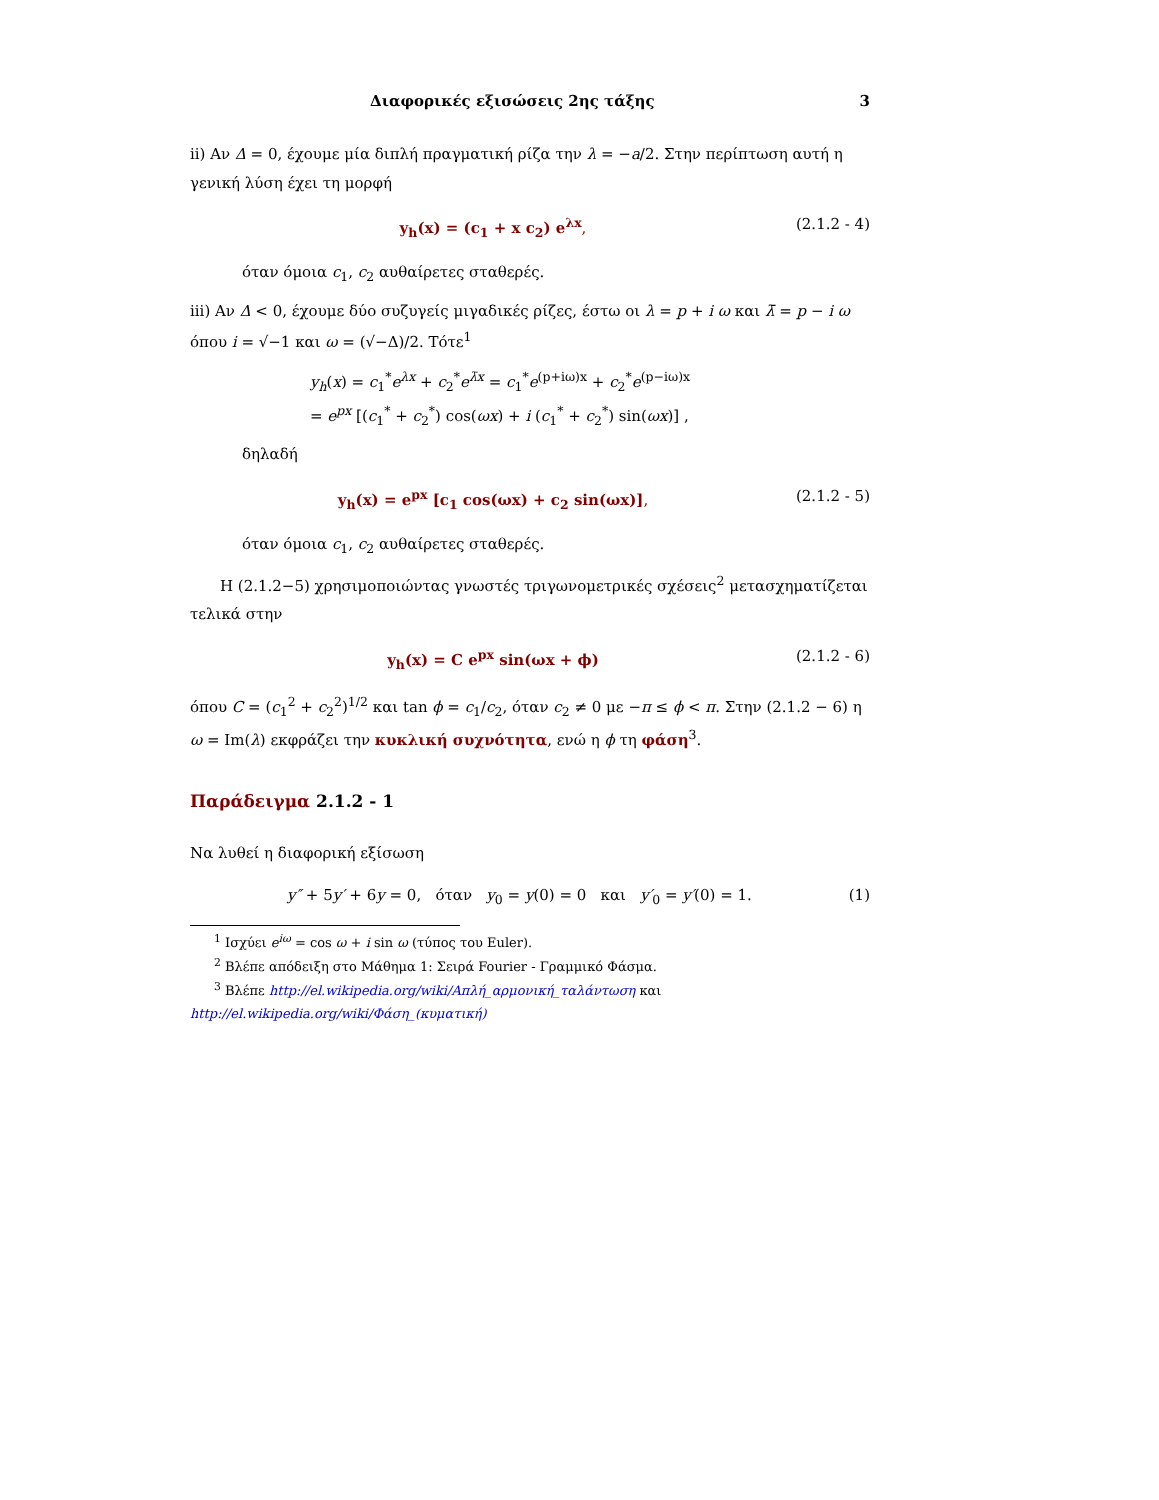Διαφορικές εξισώσεις 2ης τάξης 3
ii) Αν Δ = 0, έχουμε μία διπλή πραγματική ρίζα την λ = −a/2. Στην περίπτωση αυτή η γενική λύση έχει τη μορφή
y<sub>h</sub>(x) = (c<sub>1</sub> + x c<sub>2</sub>) e<sup>λx</sup>, (2.1.2 - 4)
όταν όμοια c<sub>1</sub>, c<sub>2</sub> αυθαίρετες σταθερές.
iii) Αν Δ < 0, έχουμε δύο συζυγείς μιγαδικές ρίζες, έστω οι λ = p + i ω και λ̄ = p − i ω όπου i = √−1 και ω = (√−Δ)/2. Τότε<sup>1</sup>
y<sub>h</sub>(x) = c<sub>1</sub><sup>*</sup>e<sup>λx</sup> + c<sub>2</sub><sup>*</sup>e<sup>λ̄x</sup> = c<sub>1</sub><sup>*</sup>e<sup>(p+iω)x</sup> + c<sub>2</sub><sup>*</sup>e<sup>(p−iω)x</sup>
= e<sup>px</sup> [(c<sub>1</sub><sup>*</sup> + c<sub>2</sub><sup>*</sup>) cos(ωx) + i (c<sub>1</sub><sup>*</sup> + c<sub>2</sub><sup>*</sup>) sin(ωx)] ,
δηλαδή
y<sub>h</sub>(x) = e<sup>px</sup> [c<sub>1</sub> cos(ωx) + c<sub>2</sub> sin(ωx)], (2.1.2 - 5)
όταν όμοια c<sub>1</sub>, c<sub>2</sub> αυθαίρετες σταθερές.
Η (2.1.2−5) χρησιμοποιώντας γνωστές τριγωνομετρικές σχέσεις<sup>2</sup> μετασχηματίζεται τελικά στην
y<sub>h</sub>(x) = C e<sup>px</sup> sin(ωx + ϕ) (2.1.2 - 6)
όπου C = (c<sub>1</sub><sup>2</sup> + c<sub>2</sub><sup>2</sup>)<sup>1/2</sup> και tan ϕ = c<sub>1</sub>/c<sub>2</sub>, όταν c<sub>2</sub> ≠ 0 με −π ≤ ϕ < π. Στην (2.1.2 − 6) η ω = Im(λ) εκφράζει την κυκλική συχνότητα, ενώ η ϕ τη φάση<sup>3</sup>.
Παράδειγμα 2.1.2 - 1
Να λυθεί η διαφορική εξίσωση
y″ + 5y′ + 6y = 0, όταν y<sub>0</sub> = y(0) = 0 και y′<sub>0</sub> = y′(0) = 1. (1)
<sup>1</sup> Ισχύει e<sup>iω</sup> = cos ω + i sin ω (τύπος του Euler).
<sup>2</sup> Βλέπε απόδειξη στο Μάθημα 1: Σειρά Fourier - Γραμμικό Φάσμα.
<sup>3</sup> Βλέπε http://el.wikipedia.org/wiki/Απλή_αρμονική_ταλάντωση και
http://el.wikipedia.org/wiki/Φάση_(κυματική)